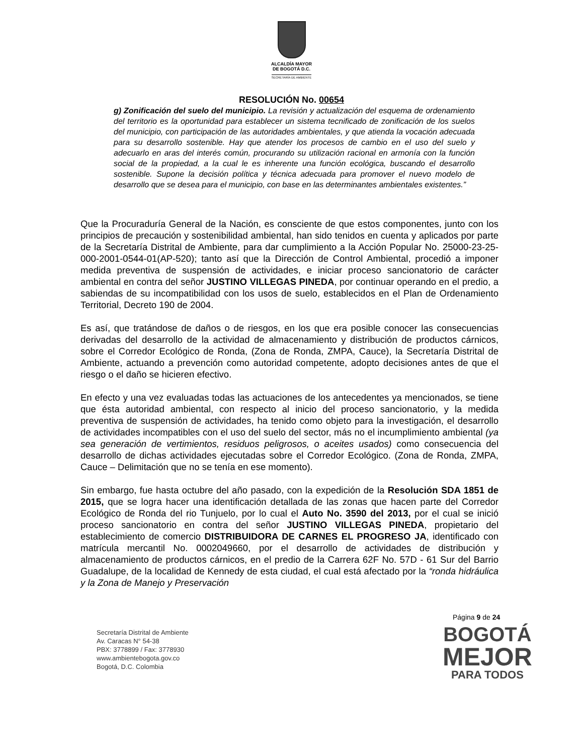ALCALDÍA MAYOR
DE BOGOTÁ D.C.
SECRETARÍA DE AMBIENTE
RESOLUCIÓN No. 00654
g) Zonificación del suelo del municipio. La revisión y actualización del esquema de ordenamiento del territorio es la oportunidad para establecer un sistema tecnificado de zonificación de los suelos del municipio, con participación de las autoridades ambientales, y que atienda la vocación adecuada para su desarrollo sostenible. Hay que atender los procesos de cambio en el uso del suelo y adecuarlo en aras del interés común, procurando su utilización racional en armonía con la función social de la propiedad, a la cual le es inherente una función ecológica, buscando el desarrollo sostenible. Supone la decisión política y técnica adecuada para promover el nuevo modelo de desarrollo que se desea para el municipio, con base en las determinantes ambientales existentes.”
Que la Procuraduría General de la Nación, es consciente de que estos componentes, junto con los principios de precaución y sostenibilidad ambiental, han sido tenidos en cuenta y aplicados por parte de la Secretaría Distrital de Ambiente, para dar cumplimiento a la Acción Popular No. 25000-23-25-000-2001-0544-01(AP-520); tanto así que la Dirección de Control Ambiental, procedió a imponer medida preventiva de suspensión de actividades, e iniciar proceso sancionatorio de carácter ambiental en contra del señor JUSTINO VILLEGAS PINEDA, por continuar operando en el predio, a sabiendas de su incompatibilidad con los usos de suelo, establecidos en el Plan de Ordenamiento Territorial, Decreto 190 de 2004.
Es así, que tratándose de daños o de riesgos, en los que era posible conocer las consecuencias derivadas del desarrollo de la actividad de almacenamiento y distribución de productos cárnicos, sobre el Corredor Ecológico de Ronda, (Zona de Ronda, ZMPA, Cauce), la Secretaría Distrital de Ambiente, actuando a prevención como autoridad competente, adopto decisiones antes de que el riesgo o el daño se hicieren efectivo.
En efecto y una vez evaluadas todas las actuaciones de los antecedentes ya mencionados, se tiene que ésta autoridad ambiental, con respecto al inicio del proceso sancionatorio, y la medida preventiva de suspensión de actividades, ha tenido como objeto para la investigación, el desarrollo de actividades incompatibles con el uso del suelo del sector, más no el incumplimiento ambiental (ya sea generación de vertimientos, residuos peligrosos, o aceites usados) como consecuencia del desarrollo de dichas actividades ejecutadas sobre el Corredor Ecológico. (Zona de Ronda, ZMPA, Cauce – Delimitación que no se tenía en ese momento).
Sin embargo, fue hasta octubre del año pasado, con la expedición de la Resolución SDA 1851 de 2015, que se logra hacer una identificación detallada de las zonas que hacen parte del Corredor Ecológico de Ronda del rio Tunjuelo, por lo cual el Auto No. 3590 del 2013, por el cual se inició proceso sancionatorio en contra del señor JUSTINO VILLEGAS PINEDA, propietario del establecimiento de comercio DISTRIBUIDORA DE CARNES EL PROGRESO JA, identificado con matrícula mercantil No. 0002049660, por el desarrollo de actividades de distribución y almacenamiento de productos cárnicos, en el predio de la Carrera 62F No. 57D - 61 Sur del Barrio Guadalupe, de la localidad de Kennedy de esta ciudad, el cual está afectado por la “ronda hidráulica y la Zona de Manejo y Preservación
Página 9 de 24
Secretaría Distrital de Ambiente
Av. Caracas N° 54-38
PBX: 3778899 / Fax: 3778930
www.ambientebogota.gov.co
Bogotá, D.C. Colombia
BOGOTÁ
MEJOR
PARA TODOS